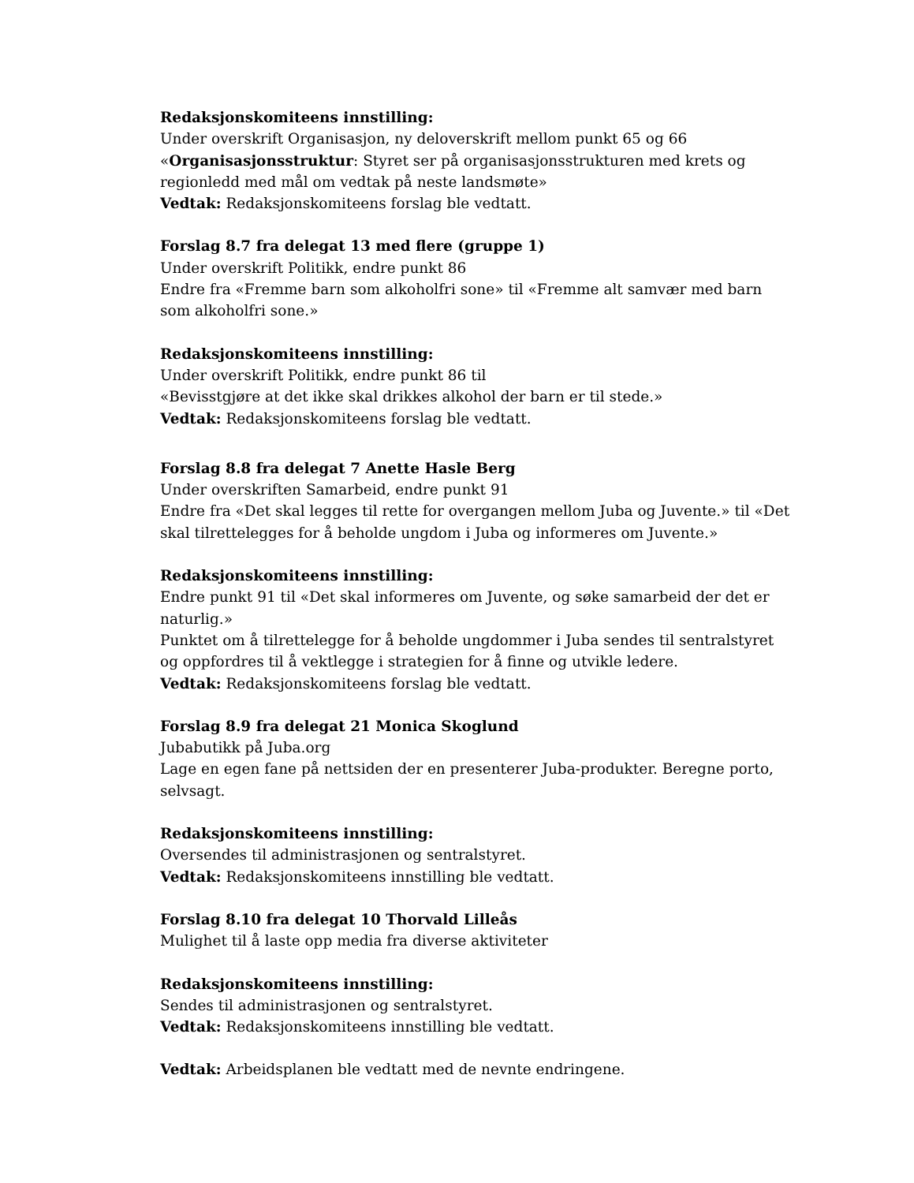Redaksjonskomiteens innstilling:
Under overskrift Organisasjon, ny deloverskrift mellom punkt 65 og 66
«Organisasjonsstruktur: Styret ser på organisasjonsstrukturen med krets og regionledd med mål om vedtak på neste landsmøte»
Vedtak: Redaksjonskomiteens forslag ble vedtatt.
Forslag 8.7 fra delegat 13 med flere (gruppe 1)
Under overskrift Politikk, endre punkt 86
Endre fra «Fremme barn som alkoholfri sone» til «Fremme alt samvær med barn som alkoholfri sone.»
Redaksjonskomiteens innstilling:
Under overskrift Politikk, endre punkt 86 til
«Bevisstgjøre at det ikke skal drikkes alkohol der barn er til stede.»
Vedtak: Redaksjonskomiteens forslag ble vedtatt.
Forslag 8.8 fra delegat 7 Anette Hasle Berg
Under overskriften Samarbeid, endre punkt 91
Endre fra «Det skal legges til rette for overgangen mellom Juba og Juvente.» til «Det skal tilrettelegges for å beholde ungdom i Juba og informeres om Juvente.»
Redaksjonskomiteens innstilling:
Endre punkt 91 til «Det skal informeres om Juvente, og søke samarbeid der det er naturlig.»
Punktet om å tilrettelegge for å beholde ungdommer i Juba sendes til sentralstyret og oppfordres til å vektlegge i strategien for å finne og utvikle ledere.
Vedtak: Redaksjonskomiteens forslag ble vedtatt.
Forslag 8.9 fra delegat 21 Monica Skoglund
Jubabutikk på Juba.org
Lage en egen fane på nettsiden der en presenterer Juba-produkter. Beregne porto, selvsagt.
Redaksjonskomiteens innstilling:
Oversendes til administrasjonen og sentralstyret.
Vedtak: Redaksjonskomiteens innstilling ble vedtatt.
Forslag 8.10 fra delegat 10 Thorvald Lilleås
Mulighet til å laste opp media fra diverse aktiviteter
Redaksjonskomiteens innstilling:
Sendes til administrasjonen og sentralstyret.
Vedtak: Redaksjonskomiteens innstilling ble vedtatt.
Vedtak: Arbeidsplanen ble vedtatt med de nevnte endringene.